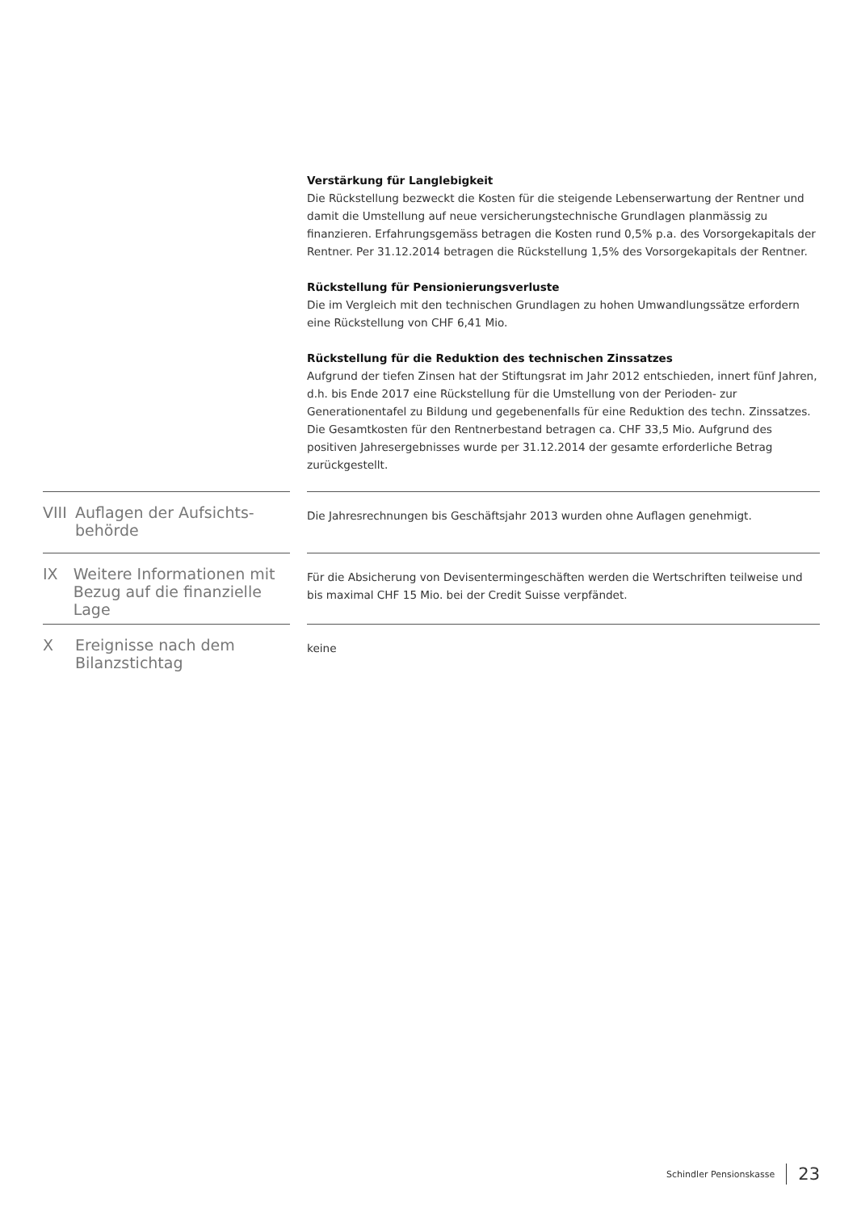Verstärkung für Langlebigkeit
Die Rückstellung bezweckt die Kosten für die steigende Lebenserwartung der Rentner und damit die Umstellung auf neue versicherungstechnische Grundlagen planmässig zu finanzieren. Erfahrungsgemäss betragen die Kosten rund 0,5% p.a. des Vorsorgekapitals der Rentner. Per 31.12.2014 betragen die Rückstellung 1,5% des Vorsorgekapitals der Rentner.
Rückstellung für Pensionierungsverluste
Die im Vergleich mit den technischen Grundlagen zu hohen Umwandlungssätze erfordern eine Rückstellung von CHF 6,41 Mio.
Rückstellung für die Reduktion des technischen Zinssatzes
Aufgrund der tiefen Zinsen hat der Stiftungsrat im Jahr 2012 entschieden, innert fünf Jahren, d.h. bis Ende 2017 eine Rückstellung für die Umstellung von der Perioden- zur Generationentafel zu Bildung und gegebenenfalls für eine Reduktion des techn. Zinssatzes. Die Gesamtkosten für den Rentnerbestand betragen ca. CHF 33,5 Mio. Aufgrund des positiven Jahresergebnisses wurde per 31.12.2014 der gesamte erforderliche Betrag zurückgestellt.
VIII Auflagen der Aufsichts-
behörde
Die Jahresrechnungen bis Geschäftsjahr 2013 wurden ohne Auflagen genehmigt.
IX Weitere Informationen mit
Bezug auf die finanzielle Lage
Für die Absicherung von Devisentermingeschäften werden die Wertschriften teilweise und bis maximal CHF 15 Mio. bei der Credit Suisse verpfändet.
X Ereignisse nach dem
Bilanzstichtag
keine
Schindler Pensionskasse 23